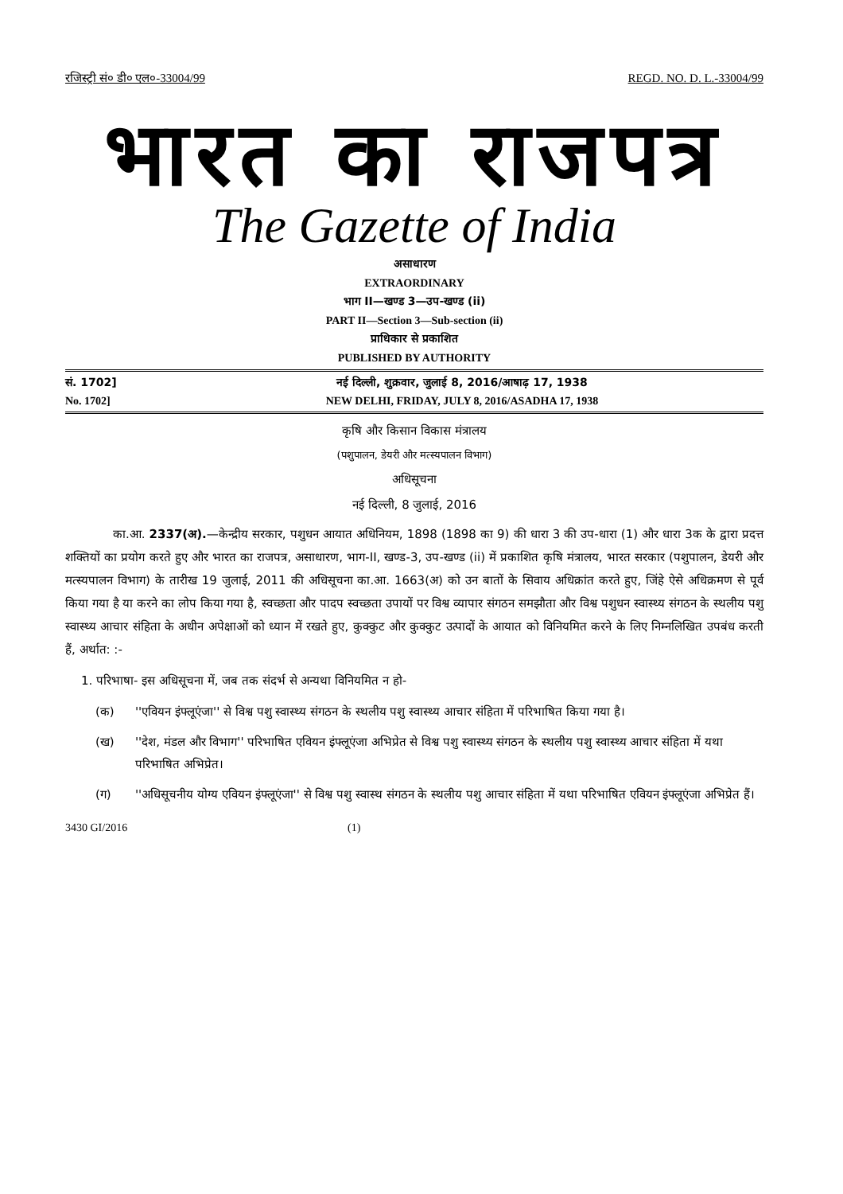रजिस्ट्री सं० डी० एल०-33004/99 REGD. NO. D. L.-33004/99
भारत का राजपत्र
The Gazette of India
असाधारण
EXTRAORDINARY
भाग II—खण्ड 3—उप-खण्ड (ii)
PART II—Section 3—Sub-section (ii)
प्राधिकार से प्रकाशित
PUBLISHED BY AUTHORITY
सं. 1702] नई दिल्ली, शुक्रवार, जुलाई 8, 2016/आषाढ़ 17, 1938
No. 1702] NEW DELHI, FRIDAY, JULY 8, 2016/ASADHA 17, 1938
कृषि और किसान विकास मंत्रालय
(पशुपालन, डेयरी और मत्स्यपालन विभाग)
अधिसूचना
नई दिल्ली, 8 जुलाई, 2016
का.आ. 2337(अ).—केन्द्रीय सरकार, पशुधन आयात अधिनियम, 1898 (1898 का 9) की धारा 3 की उप-धारा (1) और धारा 3क के द्वारा प्रदत्त शक्तियों का प्रयोग करते हुए और भारत का राजपत्र, असाधारण, भाग-II, खण्ड-3, उप-खण्ड (ii) में प्रकाशित कृषि मंत्रालय, भारत सरकार (पशुपालन, डेयरी और मत्स्यपालन विभाग) के तारीख 19 जुलाई, 2011 की अधिसूचना का.आ. 1663(अ) को उन बातों के सिवाय अधिक्रांत करते हुए, जिंहे ऐसे अधिक्रमण से पूर्व किया गया है या करने का लोप किया गया है, स्वच्छता और पादप स्वच्छता उपायों पर विश्व व्यापार संगठन समझौता और विश्व पशुधन स्वास्थ्य संगठन के स्थलीय पशु स्वास्थ्य आचार संहिता के अधीन अपेक्षाओं को ध्यान में रखते हुए, कुक्कुट और कुक्कुट उत्पादों के आयात को विनियमित करने के लिए निम्नलिखित उपबंध करती हैं, अर्थात: :-
1. परिभाषा- इस अधिसूचना में, जब तक संदर्भ से अन्यथा विनियमित न हो-
(क) ''एवियन इंफ्लूएंजा'' से विश्व पशु स्वास्थ्य संगठन के स्थलीय पशु स्वास्थ्य आचार संहिता में परिभाषित किया गया है।
(ख) ''देश, मंडल और विभाग'' परिभाषित एवियन इंफ्लूएंजा अभिप्रेत से विश्व पशु स्वास्थ्य संगठन के स्थलीय पशु स्वास्थ्य आचार संहिता में यथा परिभाषित अभिप्रेत।
(ग) ''अधिसूचनीय योग्य एवियन इंफ्लूएंजा'' से विश्व पशु स्वास्थ संगठन के स्थलीय पशु आचार संहिता में यथा परिभाषित एवियन इंफ्लूएंजा अभिप्रेत हैं।
3430 GI/2016 (1)